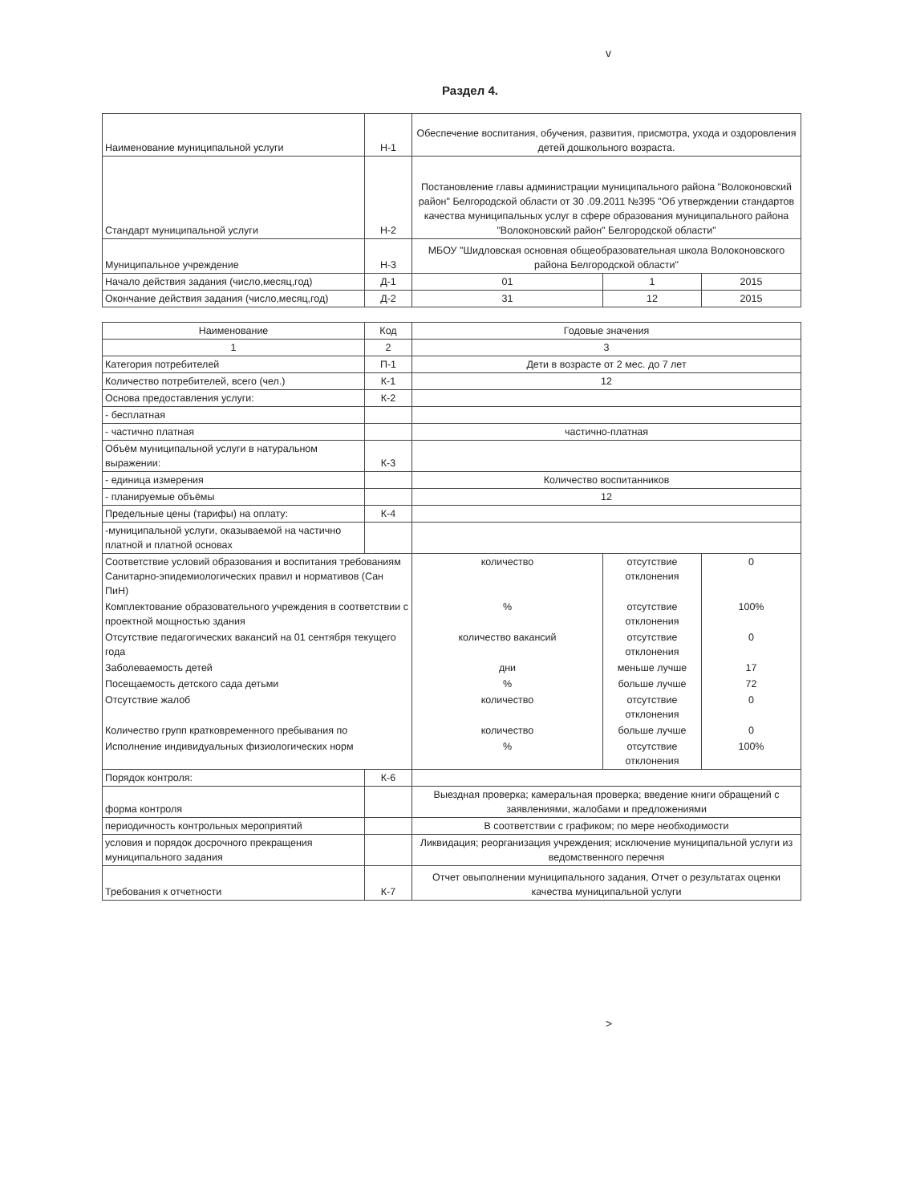v
Раздел 4.
| Наименование муниципальной услуги | Н-1 | Обеспечение воспитания, обучения, развития, присмотра, ухода и оздоровления детей дошкольного возраста. | | |
| Стандарт муниципальной услуги | Н-2 | Постановление главы администрации муниципального района "Волоконовский район" Белгородской области от 30 .09.2011 №395 "Об утверждении стандартов качества муниципальных услуг в сфере образования муниципального района "Волоконовский район" Белгородской области" | | |
| Муниципальное учреждение | Н-3 | МБОУ "Шидловская основная общеобразовательная школа Волоконовского района Белгородской области" | | |
| Начало действия задания (число,месяц,год) | Д-1 | 01 | 1 | 2015 |
| Окончание действия задания (число,месяц,год) | Д-2 | 31 | 12 | 2015 |
| Наименование | Код | Годовые значения | | |
| 1 | 2 | 3 | | |
| Категория потребителей | П-1 | Дети в возрасте от 2 мес. до 7 лет | | |
| Количество потребителей, всего (чел.) | К-1 | 12 | | |
| Основа предоставления услуги: | К-2 | | | |
| - бесплатная | | | | |
| - частично платная | | частично-платная | | |
| Объём муниципальной услуги в натуральном выражении: | К-3 | | | |
| - единица измерения | | Количество воспитанников | | |
| - планируемые объёмы | | 12 | | |
| Предельные цены (тарифы) на оплату: | К-4 | | | |
| -муниципальной услуги, оказываемой на частично платной и платной основах | | | | |
| Соответствие условий образования и воспитания требованиям Санитарно-эпидемиологических правил и нормативов (Сан ПиН) | | количество | отсутствие отклонения | 0 |
| Комплектование образовательного учреждения в соответствии с проектной мощностью здания | | % | отсутствие отклонения | 100% |
| Отсутствие педагогических вакансий на 01 сентября текущего года | | количество вакансий | отсутствие отклонения | 0 |
| Заболеваемость детей | | дни | меньше лучше | 17 |
| Посещаемость детского сада детьми | | % | больше лучше | 72 |
| Отсутствие жалоб | | количество | отсутствие отклонения | 0 |
| Количество групп кратковременного пребывания по | | количество | больше лучше | 0 |
| Исполнение индивидуальных физиологических норм | | % | отсутствие отклонения | 100% |
| Порядок контроля: | К-6 | | | |
| форма контроля | | Выездная проверка; камеральная проверка; введение книги обращений с заявлениями, жалобами и предложениями | | |
| периодичность контрольных мероприятий | | В соответствии с графиком; по мере необходимости | | |
| условия и порядок досрочного прекращения муниципального задания | | Ликвидация; реорганизация учреждения; исключение муниципальной услуги из ведомственного перечня | | |
| Требования к отчетности | К-7 | Отчет овыполнении муниципального задания, Отчет о результатах оценки качества муниципальной услуги | | |
>